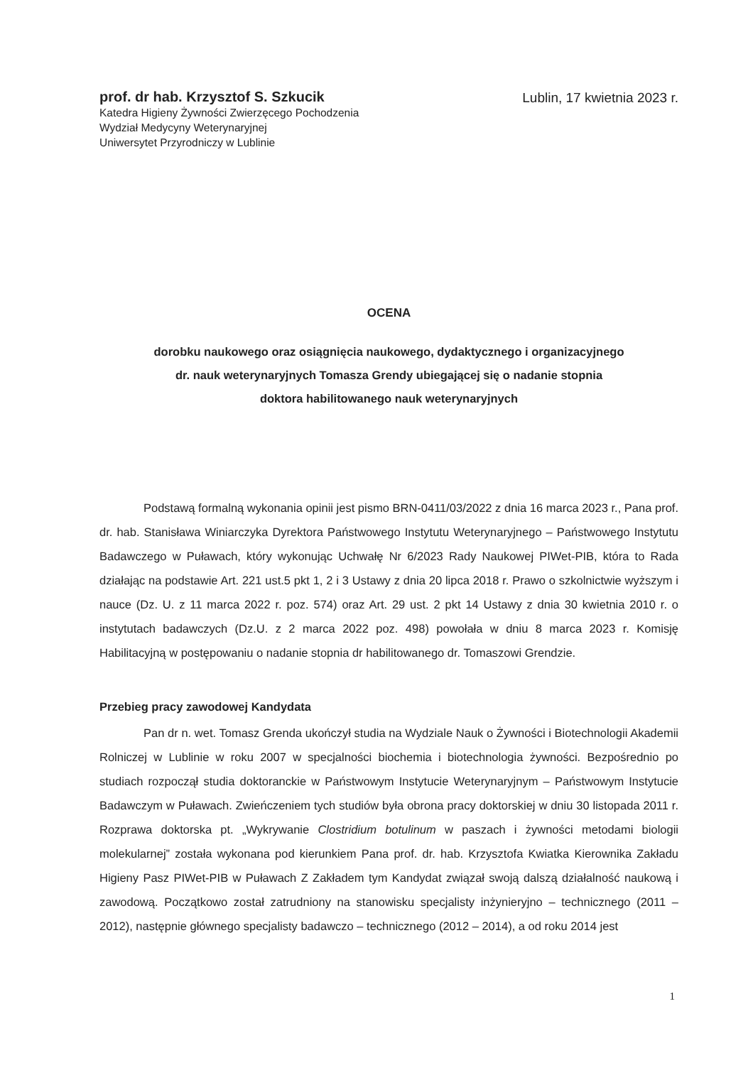prof. dr hab. Krzysztof S. Szkucik
Katedra Higieny Żywności Zwierzęcego Pochodzenia
Wydział Medycyny Weterynaryjnej
Uniwersytet Przyrodniczy w Lublinie
Lublin, 17 kwietnia 2023 r.
OCENA
dorobku naukowego oraz osiągnięcia naukowego, dydaktycznego i organizacyjnego
dr. nauk weterynaryjnych Tomasza Grendy ubiegającej się o nadanie stopnia
doktora habilitowanego nauk weterynaryjnych
Podstawą formalną wykonania opinii jest pismo BRN-0411/03/2022 z dnia 16 marca 2023 r., Pana prof. dr. hab. Stanisława Winiarczyka Dyrektora Państwowego Instytutu Weterynaryjnego – Państwowego Instytutu Badawczego w Puławach, który wykonując Uchwałę Nr 6/2023 Rady Naukowej PIWet-PIB, która to Rada działając na podstawie Art. 221 ust.5 pkt 1, 2 i 3 Ustawy z dnia 20 lipca 2018 r. Prawo o szkolnictwie wyższym i nauce (Dz. U. z 11 marca 2022 r. poz. 574) oraz Art. 29 ust. 2 pkt 14 Ustawy z dnia 30 kwietnia 2010 r. o instytutach badawczych (Dz.U. z 2 marca 2022 poz. 498) powołała w dniu 8 marca 2023 r. Komisję Habilitacyjną w postępowaniu o nadanie stopnia dr habilitowanego dr. Tomaszowi Grendzie.
Przebieg pracy zawodowej Kandydata
Pan dr n. wet. Tomasz Grenda ukończył studia na Wydziale Nauk o Żywności i Biotechnologii Akademii Rolniczej w Lublinie w roku 2007 w specjalności biochemia i biotechnologia żywności. Bezpośrednio po studiach rozpoczął studia doktoranckie w Państwowym Instytucie Weterynaryjnym – Państwowym Instytucie Badawczym w Puławach. Zwieńczeniem tych studiów była obrona pracy doktorskiej w dniu 30 listopada 2011 r. Rozprawa doktorska pt. „Wykrywanie Clostridium botulinum w paszach i żywności metodami biologii molekularnej” została wykonana pod kierunkiem Pana prof. dr. hab. Krzysztofa Kwiatka Kierownika Zakładu Higieny Pasz PIWet-PIB w Puławach Z Zakładem tym Kandydat związał swoją dalszą działalność naukową i zawodową. Początkowo został zatrudniony na stanowisku specjalisty inżynieryjno – technicznego (2011 – 2012), następnie głównego specjalisty badawczo – technicznego (2012 – 2014), a od roku 2014 jest
1